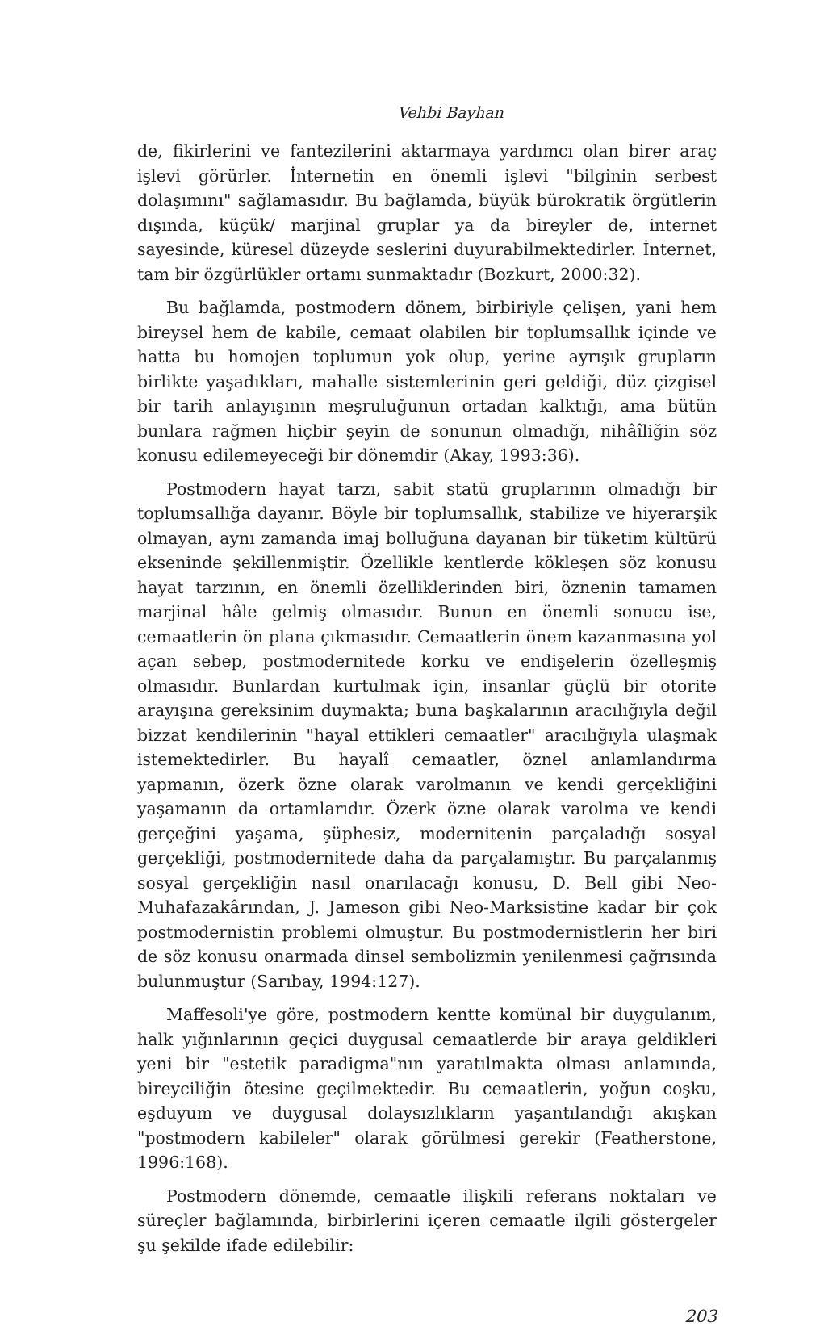Vehbi Bayhan
de, fikirlerini ve fantezilerini aktarmaya yardımcı olan birer araç işlevi görürler. İnternetin en önemli işlevi "bilginin serbest dolaşımını" sağlamasıdır. Bu bağlamda, büyük bürokratik örgütlerin dışında, küçük/ marjinal gruplar ya da bireyler de, internet sayesinde, küresel düzeyde seslerini duyurabilmektedirler. İnternet, tam bir özgürlükler ortamı sunmaktadır (Bozkurt, 2000:32).
Bu bağlamda, postmodern dönem, birbiriyle çelişen, yani hem bireysel hem de kabile, cemaat olabilen bir toplumsallık içinde ve hatta bu homojen toplumun yok olup, yerine ayrışık grupların birlikte yaşadıkları, mahalle sistemlerinin geri geldiği, düz çizgisel bir tarih anlayışının meşruluğunun ortadan kalktığı, ama bütün bunlara rağmen hiçbir şeyin de sonunun olmadığı, nihâîliğin söz konusu edilemeyeceği bir dönemdir (Akay, 1993:36).
Postmodern hayat tarzı, sabit statü gruplarının olmadığı bir toplumsallığa dayanır. Böyle bir toplumsallık, stabilize ve hiyerarşik olmayan, aynı zamanda imaj bolluğuna dayanan bir tüketim kültürü ekseninde şekillenmiştir. Özellikle kentlerde kökleşen söz konusu hayat tarzının, en önemli özelliklerinden biri, öznenin tamamen marjinal hâle gelmiş olmasıdır. Bunun en önemli sonucu ise, cemaatlerin ön plana çıkmasıdır. Cemaatlerin önem kazanmasına yol açan sebep, postmodernitede korku ve endişelerin özelleşmiş olmasıdır. Bunlardan kurtulmak için, insanlar güçlü bir otorite arayışına gereksinim duymakta; buna başkalarının aracılığıyla değil bizzat kendilerinin "hayal ettikleri cemaatler" aracılığıyla ulaşmak istemektedirler. Bu hayalî cemaatler, öznel anlamlandırma yapmanın, özerk özne olarak varolmanın ve kendi gerçekliğini yaşamanın da ortamlarıdır. Özerk özne olarak varolma ve kendi gerçeğini yaşama, şüphesiz, modernitenin parçaladığı sosyal gerçekliği, postmodernitede daha da parçalamıştır. Bu parçalanmış sosyal gerçekliğin nasıl onarılacağı konusu, D. Bell gibi Neo-Muhafazakârından, J. Jameson gibi Neo-Marksistine kadar bir çok postmodernistin problemi olmuştur. Bu postmodernistlerin her biri de söz konusu onarmada dinsel sembolizmin yenilenmesi çağrısında bulunmuştur (Sarıbay, 1994:127).
Maffesoli'ye göre, postmodern kentte komünal bir duygulanım, halk yığınlarının geçici duygusal cemaatlerde bir araya geldikleri yeni bir "estetik paradigma"nın yaratılmakta olması anlamında, bireyciliğin ötesine geçilmektedir. Bu cemaatlerin, yoğun coşku, eşduyum ve duygusal dolaysızlıkların yaşantılandığı akışkan "postmodern kabileler" olarak görülmesi gerekir (Featherstone, 1996:168).
Postmodern dönemde, cemaatle ilişkili referans noktaları ve süreçler bağlamında, birbirlerini içeren cemaatle ilgili göstergeler şu şekilde ifade edilebilir:
203